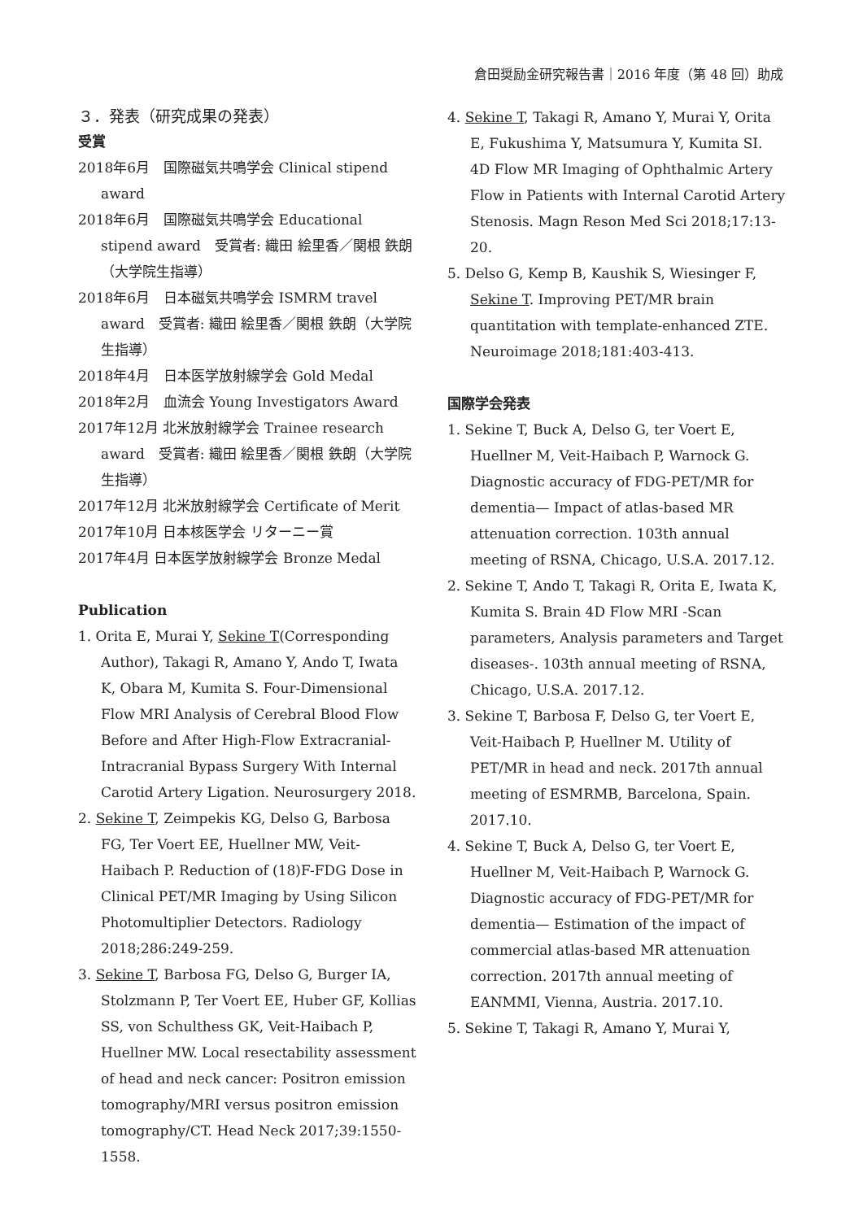倉田奨励金研究報告書｜2016 年度（第 48 回）助成
３．発表（研究成果の発表）
受賞
2018年6月　国際磁気共鳴学会 Clinical stipend award
2018年6月　国際磁気共鳴学会 Educational stipend award　受賞者: 織田 絵里香／関根 鉄朗（大学院生指導）
2018年6月　日本磁気共鳴学会 ISMRM travel award　受賞者: 織田 絵里香／関根 鉄朗（大学院生指導）
2018年4月　日本医学放射線学会 Gold Medal
2018年2月　血流会 Young Investigators Award
2017年12月 北米放射線学会 Trainee research award　受賞者: 織田 絵里香／関根 鉄朗（大学院生指導）
2017年12月 北米放射線学会 Certificate of Merit
2017年10月 日本核医学会 リターニー賞
2017年4月 日本医学放射線学会 Bronze Medal
Publication
1. Orita E, Murai Y, Sekine T(Corresponding Author), Takagi R, Amano Y, Ando T, Iwata K, Obara M, Kumita S. Four-Dimensional Flow MRI Analysis of Cerebral Blood Flow Before and After High-Flow Extracranial-Intracranial Bypass Surgery With Internal Carotid Artery Ligation. Neurosurgery 2018.
2. Sekine T, Zeimpekis KG, Delso G, Barbosa FG, Ter Voert EE, Huellner MW, Veit-Haibach P. Reduction of (18)F-FDG Dose in Clinical PET/MR Imaging by Using Silicon Photomultiplier Detectors. Radiology 2018;286:249-259.
3. Sekine T, Barbosa FG, Delso G, Burger IA, Stolzmann P, Ter Voert EE, Huber GF, Kollias SS, von Schulthess GK, Veit-Haibach P, Huellner MW. Local resectability assessment of head and neck cancer: Positron emission tomography/MRI versus positron emission tomography/CT. Head Neck 2017;39:1550-1558.
4. Sekine T, Takagi R, Amano Y, Murai Y, Orita E, Fukushima Y, Matsumura Y, Kumita SI. 4D Flow MR Imaging of Ophthalmic Artery Flow in Patients with Internal Carotid Artery Stenosis. Magn Reson Med Sci 2018;17:13-20.
5. Delso G, Kemp B, Kaushik S, Wiesinger F, Sekine T. Improving PET/MR brain quantitation with template-enhanced ZTE. Neuroimage 2018;181:403-413.
国際学会発表
1. Sekine T, Buck A, Delso G, ter Voert E, Huellner M, Veit-Haibach P, Warnock G. Diagnostic accuracy of FDG-PET/MR for dementia— Impact of atlas-based MR attenuation correction. 103th annual meeting of RSNA, Chicago, U.S.A. 2017.12.
2. Sekine T, Ando T, Takagi R, Orita E, Iwata K, Kumita S. Brain 4D Flow MRI -Scan parameters, Analysis parameters and Target diseases-. 103th annual meeting of RSNA, Chicago, U.S.A. 2017.12.
3. Sekine T, Barbosa F, Delso G, ter Voert E, Veit-Haibach P, Huellner M. Utility of PET/MR in head and neck. 2017th annual meeting of ESMRMB, Barcelona, Spain. 2017.10.
4. Sekine T, Buck A, Delso G, ter Voert E, Huellner M, Veit-Haibach P, Warnock G. Diagnostic accuracy of FDG-PET/MR for dementia— Estimation of the impact of commercial atlas-based MR attenuation correction. 2017th annual meeting of EANMMI, Vienna, Austria. 2017.10.
5. Sekine T, Takagi R, Amano Y, Murai Y,